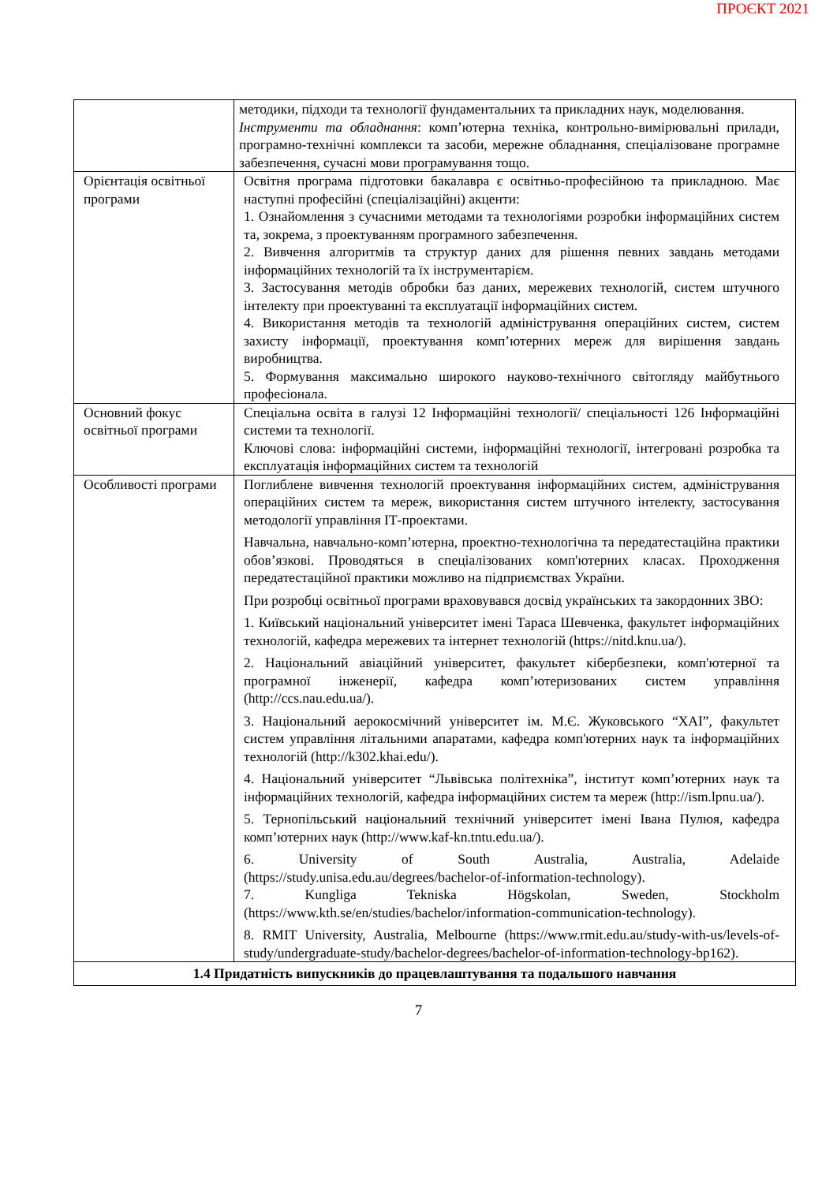ПРОЄКТ 2021
| | методики, підходи та технології фундаментальних та прикладних наук, моделювання. Інструменти та обладнання : комп’ютерна техніка, контрольно-вимірювальні прилади, програмно-технічні комплекси та засоби, мережне обладнання, спеціалізоване програмне забезпечення, сучасні мови програмування тощо. |
| Орієнтація освітньої програми | Освітня програма підготовки бакалавра є освітньо-професійною та прикладною. Має наступні професійні (спеціалізаційні) акценти: 1. Ознайомлення з сучасними методами та технологіями розробки інформаційних систем та, зокрема, з проектуванням програмного забезпечення. 2. Вивчення алгоритмів та структур даних для рішення певних завдань методами інформаційних технологій та їх інструментарієм. 3. Застосування методів обробки баз даних, мережевих технологій, систем штучного інтелекту при проектуванні та експлуатації інформаційних систем. 4. Використання методів та технологій адміністрування операційних систем, систем захисту інформації, проектування комп’ютерних мереж для вирішення завдань виробництва. 5. Формування максимально широкого науково-технічного світогляду майбутнього професіонала. |
| Основний фокус освітньої програми | Спеціальна освіта в галузі 12 Інформаційні технології/ спеціальності 126 Інформаційні системи та технології. Ключові слова: інформаційні системи, інформаційні технології, інтегровані розробка та експлуатація інформаційних систем та технологій |
| Особливості програми | Поглиблене вивчення технологій проектування інформаційних систем, адміністрування операційних систем та мереж, використання систем штучного інтелекту, застосування методології управління ІТ-проектами. Навчальна, навчально-комп’ютерна, проектно-технологічна та передатестаційна практики обов’язкові. Проводяться в спеціалізованих комп'ютерних класах. Проходження передатестаційної практики можливо на підприємствах України. При розробці освітньої програми враховувався досвід українських та закордонних ЗВО: 1. Київський національний університет імені Тараса Шевченка, факультет інформаційних технологій, кафедра мережевих та інтернет технологій (https://nitd.knu.ua/). 2. Національний авіаційний університет, факультет кібербезпеки, комп'ютерної та програмної інженерії, кафедра комп’ютеризованих систем управління (http://ccs.nau.edu.ua/). 3. Національний аерокосмічний університет ім. М.Є. Жуковського “ХАІ”, факультет систем управління літальними апаратами, кафедра комп'ютерних наук та інформаційних технологій (http://k302.khai.edu/). 4. Національний університет “Львівська політехніка”, інститут комп’ютерних наук та інформаційних технологій, кафедра інформаційних систем та мереж (http://ism.lpnu.ua/). 5. Тернопільський національний технічний університет імені Івана Пулюя, кафедра комп’ютерних наук (http://www.kaf-kn.tntu.edu.ua/). 6. University of South Australia, Australia, Adelaide (https://study.unisa.edu.au/degrees/bachelor-of-information-technology). 7. Kungliga Tekniska Högskolan, Sweden, Stockholm (https://www.kth.se/en/studies/bachelor/information-communication-technology). 8. RMIT University, Australia, Melbourne (https://www.rmit.edu.au/study-with-us/levels-of-study/undergraduate-study/bachelor-degrees/bachelor-of-information-technology-bp162). |
| 1.4 Придатність випускників до працевлаштування та подальшого навчання | |
7